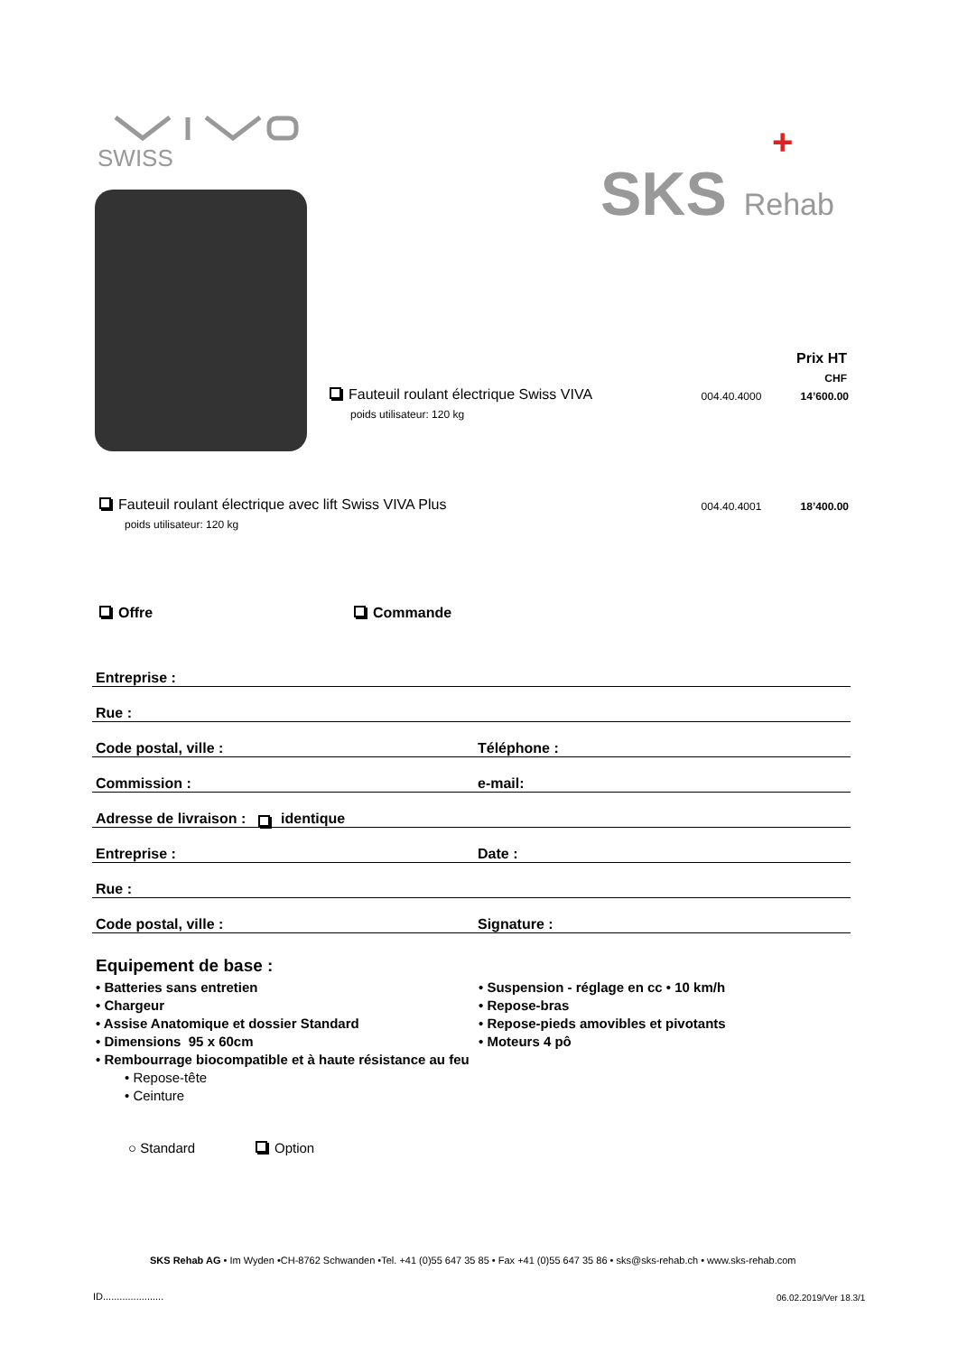SWISS
SKS Rehab
+
Prix HT
CHF
Fauteuil roulant électrique Swiss VIVA
poids utilisateur: 120 kg
004.40.4000 14’600.00
Fauteuil roulant électrique avec lift Swiss VIVA Plus
poids utilisateur: 120 kg
004.40.4001 18’400.00
Offre Commande
Entreprise :
Rue :
Code postal, ville : Téléphone :
Commission : e-mail:
Adresse de livraison : identique
Entreprise : Date :
Rue :
Code postal, ville : Signature :
Equipement de base :
• Batteries sans entretien
• Chargeur
• Assise Anatomique et dossier Standard
• Dimensions 95 x 60cm
• Suspension - réglage en cc • 10 km/h
• Repose-bras
• Repose-pieds amovibles et pivotants
• Moteurs 4 pô
• Rembourrage biocompatible et à haute résistance au feu
• Repose-tête
• Ceinture
○ Standard Option
SKS Rehab AG • Im Wyden •CH-8762 Schwanden •Tel. +41 (0)55 647 35 85 • Fax +41 (0)55 647 35 86 • sks@sks-rehab.ch • www.sks-rehab.com
ID...................... 06.02.2019/Ver 18.3/1